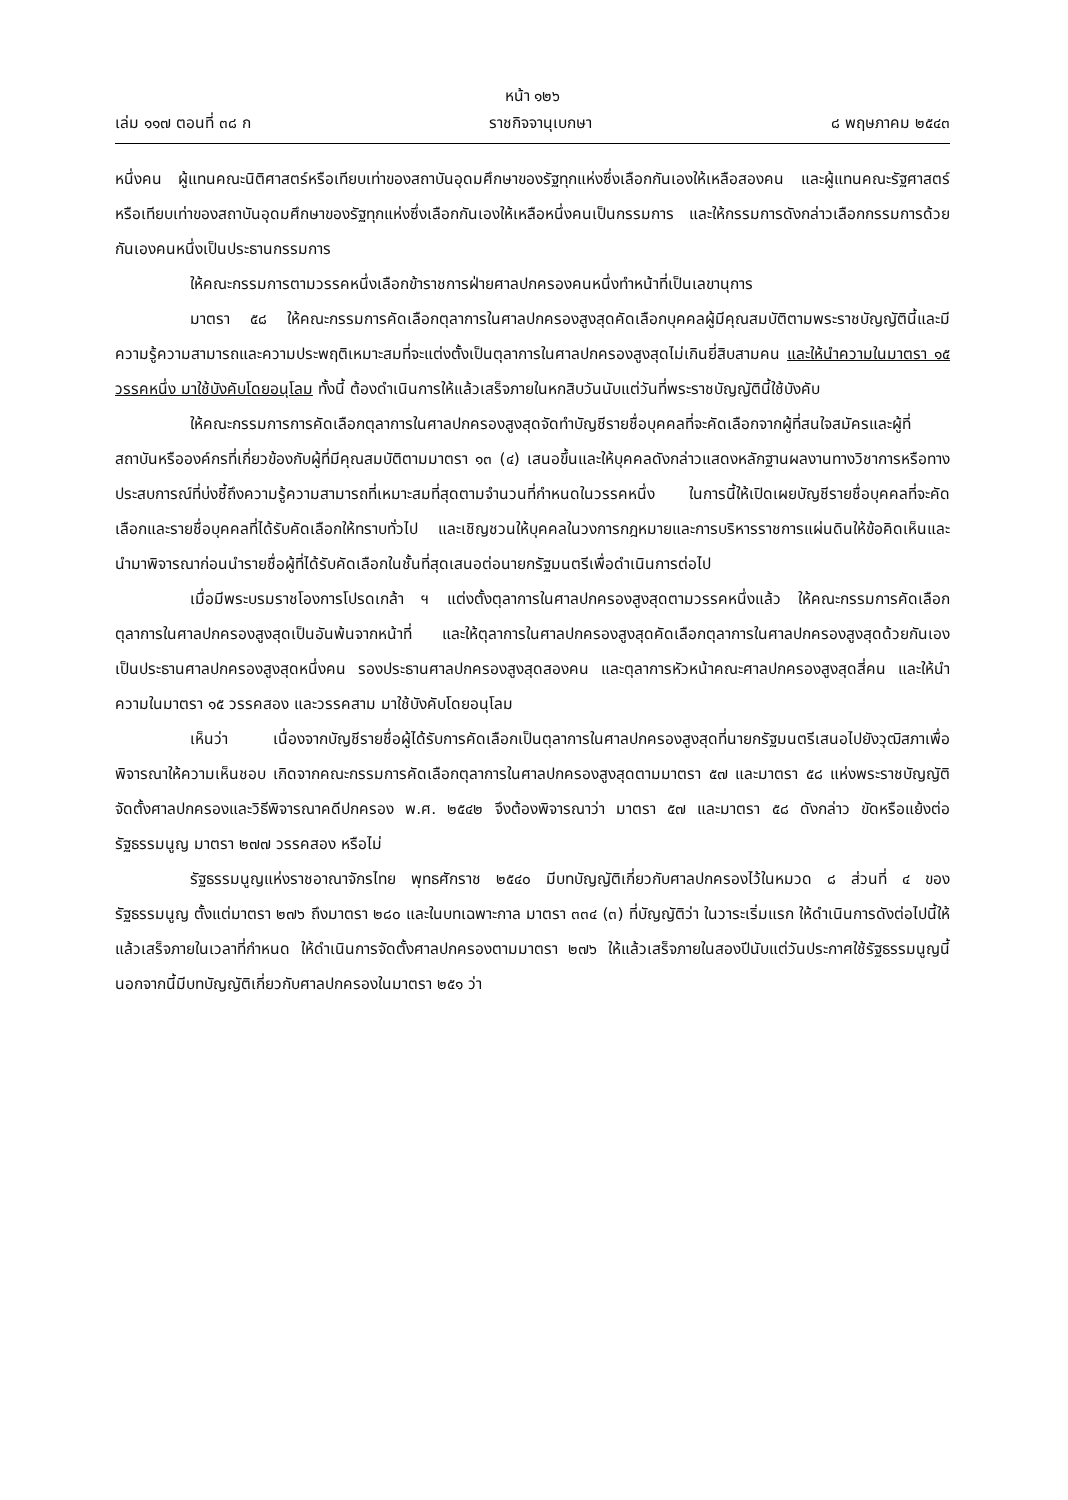หน้า ๑๒๖
เล่ม ๑๑๗ ตอนที่ ๓๘ ก ราชกิจจานุเบกษา ๘ พฤษภาคม ๒๕๔๓
หนึ่งคน ผู้แทนคณะนิติศาสตร์หรือเทียบเท่าของสถาบันอุดมศึกษาของรัฐทุกแห่งซึ่งเลือกกันเองให้เหลือสองคน และผู้แทนคณะรัฐศาสตร์หรือเทียบเท่าของสถาบันอุดมศึกษาของรัฐทุกแห่งซึ่งเลือกกันเองให้เหลือหนึ่งคนเป็นกรรมการ และให้กรรมการดังกล่าวเลือกกรรมการด้วยกันเองคนหนึ่งเป็นประธานกรรมการ
ให้คณะกรรมการตามวรรคหนึ่งเลือกข้าราชการฝ่ายศาลปกครองคนหนึ่งทำหน้าที่เป็นเลขานุการ
มาตรา ๕๘ ให้คณะกรรมการคัดเลือกตุลาการในศาลปกครองสูงสุดคัดเลือกบุคคลผู้มีคุณสมบัติตามพระราชบัญญัตินี้และมีความรู้ความสามารถและความประพฤติเหมาะสมที่จะแต่งตั้งเป็นตุลาการในศาลปกครองสูงสุดไม่เกินยี่สิบสามคน และให้นำความในมาตรา ๑๕ วรรคหนึ่ง มาใช้บังคับโดยอนุโลม ทั้งนี้ ต้องดำเนินการให้แล้วเสร็จภายในหกสิบวันนับแต่วันที่พระราชบัญญัตินี้ใช้บังคับ
ให้คณะกรรมการการคัดเลือกตุลาการในศาลปกครองสูงสุดจัดทำบัญชีรายชื่อบุคคลที่จะคัดเลือกจากผู้ที่สนใจสมัครและผู้ที่สถาบันหรือองค์กรที่เกี่ยวข้องกับผู้ที่มีคุณสมบัติตามมาตรา ๑๓ (๔) เสนอขึ้นและให้บุคคลดังกล่าวแสดงหลักฐานผลงานทางวิชาการหรือทางประสบการณ์ที่บ่งชี้ถึงความรู้ความสามารถที่เหมาะสมที่สุดตามจำนวนที่กำหนดในวรรคหนึ่ง ในการนี้ให้เปิดเผยบัญชีรายชื่อบุคคลที่จะคัดเลือกและรายชื่อบุคคลที่ได้รับคัดเลือกให้ทราบทั่วไป และเชิญชวนให้บุคคลในวงการกฎหมายและการบริหารราชการแผ่นดินให้ข้อคิดเห็นและนำมาพิจารณาก่อนนำรายชื่อผู้ที่ได้รับคัดเลือกในชั้นที่สุดเสนอต่อนายกรัฐมนตรีเพื่อดำเนินการต่อไป
เมื่อมีพระบรมราชโองการโปรดเกล้า ฯ แต่งตั้งตุลาการในศาลปกครองสูงสุดตามวรรคหนึ่งแล้ว ให้คณะกรรมการคัดเลือกตุลาการในศาลปกครองสูงสุดเป็นอันพ้นจากหน้าที่ และให้ตุลาการในศาลปกครองสูงสุดคัดเลือกตุลาการในศาลปกครองสูงสุดด้วยกันเอง เป็นประธานศาลปกครองสูงสุดหนึ่งคน รองประธานศาลปกครองสูงสุดสองคน และตุลาการหัวหน้าคณะศาลปกครองสูงสุดสี่คน และให้นำความในมาตรา ๑๕ วรรคสอง และวรรคสาม มาใช้บังคับโดยอนุโลม
เห็นว่า เนื่องจากบัญชีรายชื่อผู้ได้รับการคัดเลือกเป็นตุลาการในศาลปกครองสูงสุดที่นายกรัฐมนตรีเสนอไปยังวุฒิสภาเพื่อพิจารณาให้ความเห็นชอบ เกิดจากคณะกรรมการคัดเลือกตุลาการในศาลปกครองสูงสุดตามมาตรา ๕๗ และมาตรา ๕๘ แห่งพระราชบัญญัติจัดตั้งศาลปกครองและวิธีพิจารณาคดีปกครอง พ.ศ. ๒๕๔๒ จึงต้องพิจารณาว่า มาตรา ๕๗ และมาตรา ๕๘ ดังกล่าว ขัดหรือแย้งต่อรัฐธรรมนูญ มาตรา ๒๗๗ วรรคสอง หรือไม่
รัฐธรรมนูญแห่งราชอาณาจักรไทย พุทธศักราช ๒๕๔๐ มีบทบัญญัติเกี่ยวกับศาลปกครองไว้ในหมวด ๘ ส่วนที่ ๔ ของรัฐธรรมนูญ ตั้งแต่มาตรา ๒๗๖ ถึงมาตรา ๒๘๐ และในบทเฉพาะกาล มาตรา ๓๓๔ (๓) ที่บัญญัติว่า ในวาระเริ่มแรก ให้ดำเนินการดังต่อไปนี้ให้แล้วเสร็จภายในเวลาที่กำหนด ให้ดำเนินการจัดตั้งศาลปกครองตามมาตรา ๒๗๖ ให้แล้วเสร็จภายในสองปีนับแต่วันประกาศใช้รัฐธรรมนูญนี้ นอกจากนี้มีบทบัญญัติเกี่ยวกับศาลปกครองในมาตรา ๒๕๑ ว่า